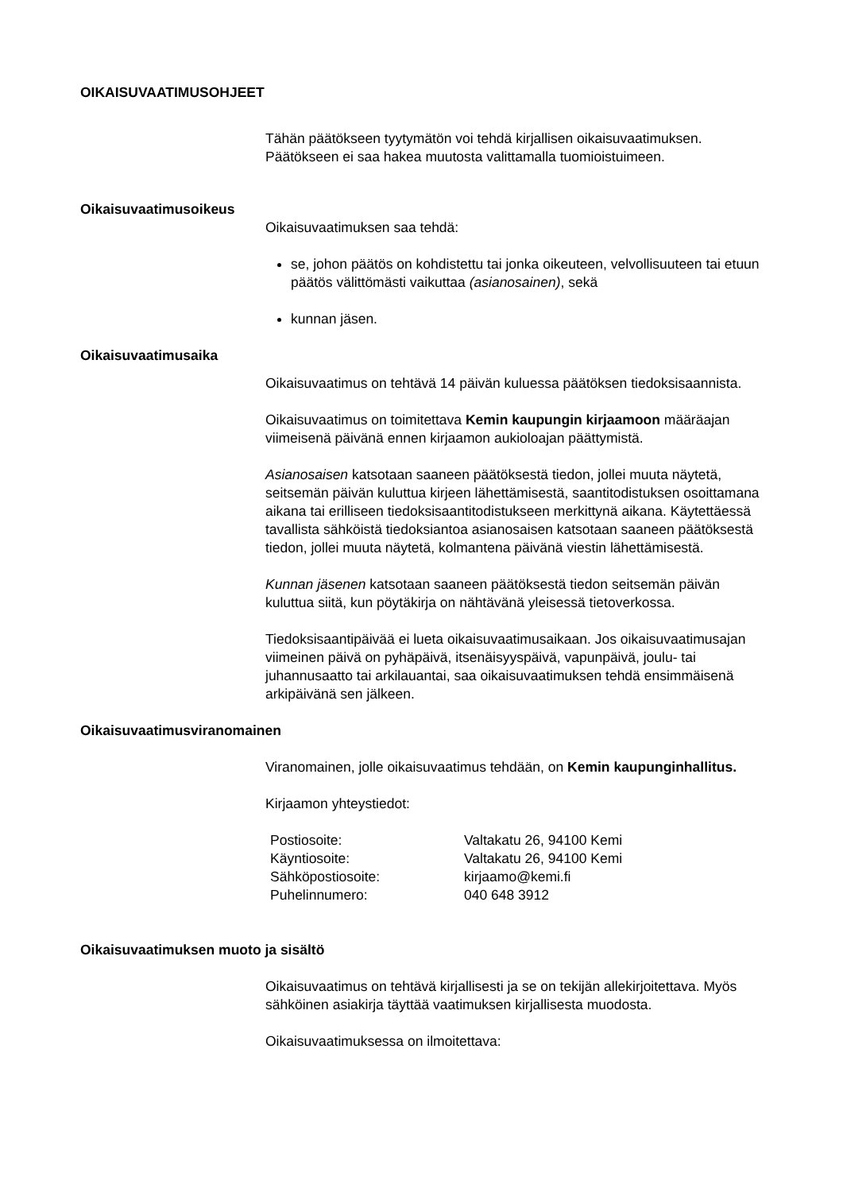OIKAISUVAATIMUSOHJEET
Tähän päätökseen tyytymätön voi tehdä kirjallisen oikaisuvaatimuksen. Päätökseen ei saa hakea muutosta valittamalla tuomioistuimeen.
Oikaisuvaatimusoikeus
Oikaisuvaatimuksen saa tehdä:
se, johon päätös on kohdistettu tai jonka oikeuteen, velvollisuuteen tai etuun päätös välittömästi vaikuttaa (asianosainen), sekä
kunnan jäsen.
Oikaisuvaatimusaika
Oikaisuvaatimus on tehtävä 14 päivän kuluessa päätöksen tiedoksisaannista.
Oikaisuvaatimus on toimitettava Kemin kaupungin kirjaamoon määräajan viimeisenä päivänä ennen kirjaamon aukioloajan päättymistä.
Asianosaisen katsotaan saaneen päätöksestä tiedon, jollei muuta näytetä, seitsemän päivän kuluttua kirjeen lähettämisestä, saantitodistuksen osoittamana aikana tai erilliseen tiedoksisaantitodistukseen merkittynä aikana. Käytettäessä tavallista sähköistä tiedoksiantoa asianosaisen katsotaan saaneen päätöksestä tiedon, jollei muuta näytetä, kolmantena päivänä viestin lähettämisestä.
Kunnan jäsenen katsotaan saaneen päätöksestä tiedon seitsemän päivän kuluttua siitä, kun pöytäkirja on nähtävänä yleisessä tietoverkossa.
Tiedoksisaantipäivää ei lueta oikaisuvaatimusaikaan. Jos oikaisuvaatimusajan viimeinen päivä on pyhäpäivä, itsenäisyyspäivä, vapunpäivä, joulu- tai juhannusaatto tai arkilauantai, saa oikaisuvaatimuksen tehdä ensimmäisenä arkipäivänä sen jälkeen.
Oikaisuvaatimusviranomainen
Viranomainen, jolle oikaisuvaatimus tehdään, on Kemin kaupunginhallitus.
Kirjaamon yhteystiedot:
| Postiosoite: | Valtakatu 26, 94100 Kemi |
| Käyntiosoite: | Valtakatu 26, 94100 Kemi |
| Sähköpostiosoite: | kirjaamo@kemi.fi |
| Puhelinnumero: | 040 648 3912 |
Oikaisuvaatimuksen muoto ja sisältö
Oikaisuvaatimus on tehtävä kirjallisesti ja se on tekijän allekirjoitettava. Myös sähköinen asiakirja täyttää vaatimuksen kirjallisesta muodosta.
Oikaisuvaatimuksessa on ilmoitettava: